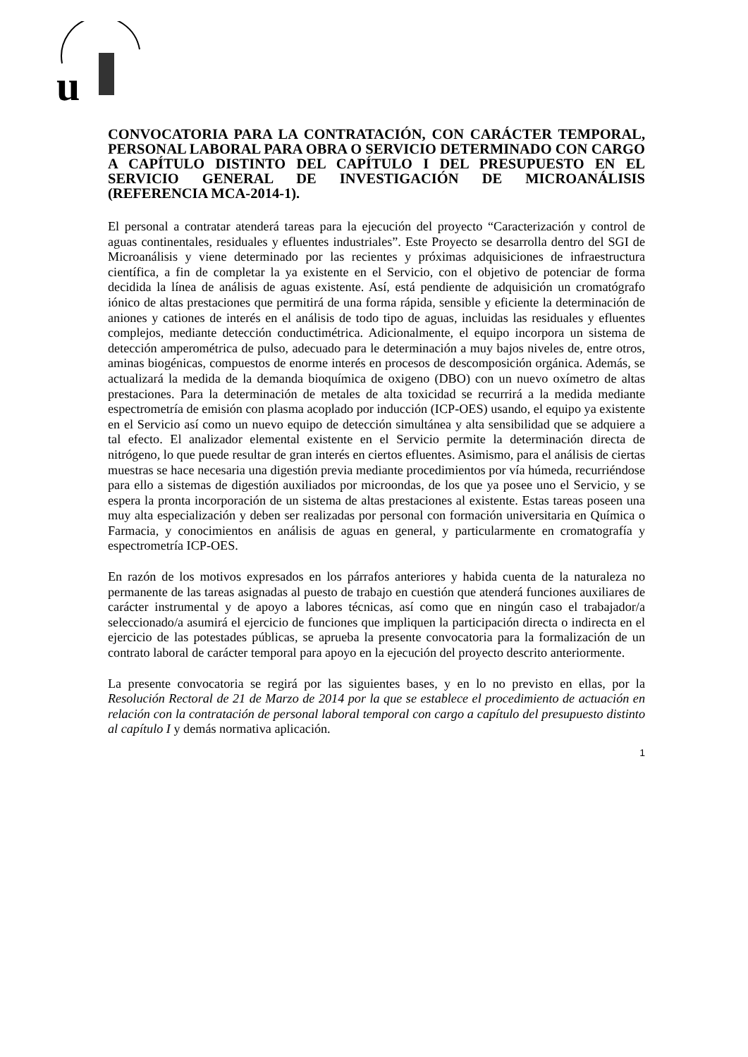u
CONVOCATORIA PARA LA CONTRATACIÓN, CON CARÁCTER TEMPORAL, PERSONAL LABORAL PARA OBRA O SERVICIO DETERMINADO CON CARGO A CAPÍTULO DISTINTO DEL CAPÍTULO I DEL PRESUPUESTO EN EL SERVICIO GENERAL DE INVESTIGACIÓN DE MICROANÁLISIS (REFERENCIA MCA-2014-1).
El personal a contratar atenderá tareas para la ejecución del proyecto “Caracterización y control de aguas continentales, residuales y efluentes industriales”. Este Proyecto se desarrolla dentro del SGI de Microanálisis y viene determinado por las recientes y próximas adquisiciones de infraestructura científica, a fin de completar la ya existente en el Servicio, con el objetivo de potenciar de forma decidida la línea de análisis de aguas existente. Así, está pendiente de adquisición un cromatógrafo iónico de altas prestaciones que permitirá de una forma rápida, sensible y eficiente la determinación de aniones y cationes de interés en el análisis de todo tipo de aguas, incluidas las residuales y efluentes complejos, mediante detección conductimétrica. Adicionalmente, el equipo incorpora un sistema de detección amperométrica de pulso, adecuado para le determinación a muy bajos niveles de, entre otros, aminas biogénicas, compuestos de enorme interés en procesos de descomposición orgánica. Además, se actualizará la medida de la demanda bioquímica de oxigeno (DBO) con un nuevo oxímetro de altas prestaciones. Para la determinación de metales de alta toxicidad se recurrirá a la medida mediante espectrometría de emisión con plasma acoplado por inducción (ICP-OES) usando, el equipo ya existente en el Servicio así como un nuevo equipo de detección simultánea y alta sensibilidad que se adquiere a tal efecto. El analizador elemental existente en el Servicio permite la determinación directa de nitrógeno, lo que puede resultar de gran interés en ciertos efluentes. Asimismo, para el análisis de ciertas muestras se hace necesaria una digestión previa mediante procedimientos por vía húmeda, recurriéndose para ello a sistemas de digestión auxiliados por microondas, de los que ya posee uno el Servicio, y se espera la pronta incorporación de un sistema de altas prestaciones al existente. Estas tareas poseen una muy alta especialización y deben ser realizadas por personal con formación universitaria en Química o Farmacia, y conocimientos en análisis de aguas en general, y particularmente en cromatografía y espectrometría ICP-OES.
En razón de los motivos expresados en los párrafos anteriores y habida cuenta de la naturaleza no permanente de las tareas asignadas al puesto de trabajo en cuestión que atenderá funciones auxiliares de carácter instrumental y de apoyo a labores técnicas, así como que en ningún caso el trabajador/a seleccionado/a asumirá el ejercicio de funciones que impliquen la participación directa o indirecta en el ejercicio de las potestades públicas, se aprueba la presente convocatoria para la formalización de un contrato laboral de carácter temporal para apoyo en la ejecución del proyecto descrito anteriormente.
La presente convocatoria se regirá por las siguientes bases, y en lo no previsto en ellas, por la Resolución Rectoral de 21 de Marzo de 2014 por la que se establece el procedimiento de actuación en relación con la contratación de personal laboral temporal con cargo a capítulo del presupuesto distinto al capítulo I y demás normativa aplicación.
1